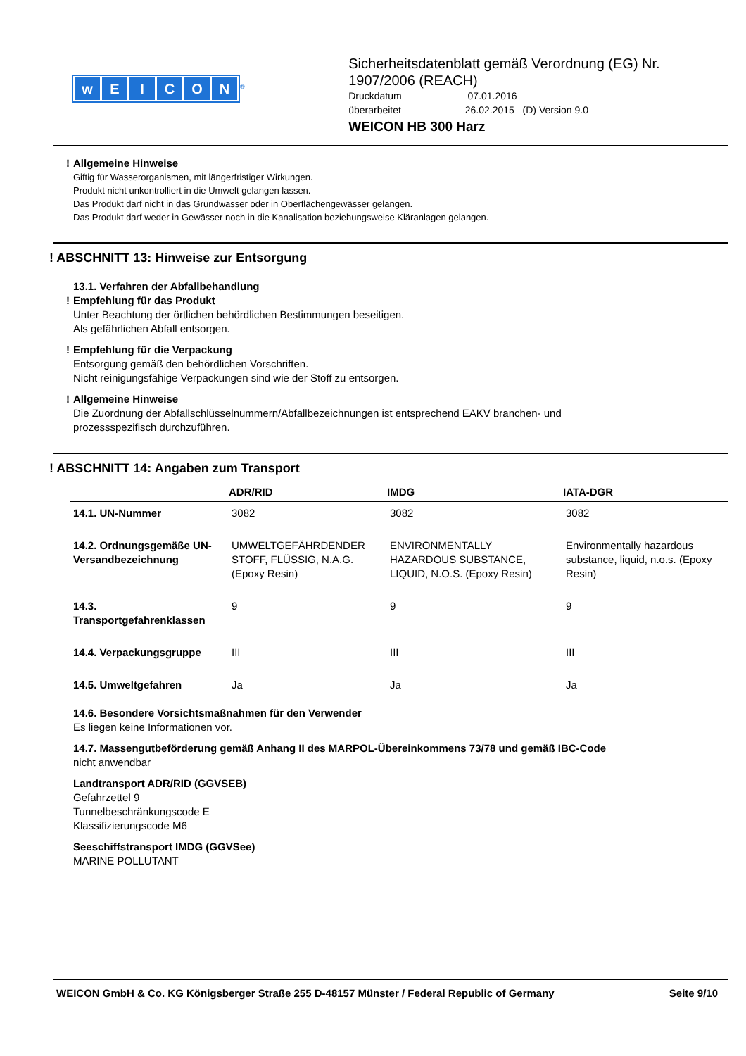wEICON
<sup>®</sup>
Sicherheitsdatenblatt gemäß Verordnung (EG) Nr. 1907/2006 (REACH)
Druckdatum 07.01.2016
überarbeitet 26.02.2015 (D) Version 9.0
WEICON HB 300 Harz
! Allgemeine Hinweise
Giftig für Wasserorganismen, mit längerfristiger Wirkungen.
Produkt nicht unkontrolliert in die Umwelt gelangen lassen.
Das Produkt darf nicht in das Grundwasser oder in Oberflächengewässer gelangen.
Das Produkt darf weder in Gewässer noch in die Kanalisation beziehungsweise Kläranlagen gelangen.
! ABSCHNITT 13: Hinweise zur Entsorgung
13.1. Verfahren der Abfallbehandlung
! Empfehlung für das Produkt
Unter Beachtung der örtlichen behördlichen Bestimmungen beseitigen.
Als gefährlichen Abfall entsorgen.
! Empfehlung für die Verpackung
Entsorgung gemäß den behördlichen Vorschriften.
Nicht reinigungsfähige Verpackungen sind wie der Stoff zu entsorgen.
! Allgemeine Hinweise
Die Zuordnung der Abfallschlüsselnummern/Abfallbezeichnungen ist entsprechend EAKV branchen- und
prozessspezifisch durchzuführen.
! ABSCHNITT 14: Angaben zum Transport
| | ADR/RID | IMDG | IATA-DGR |
| --- | --- | --- | --- |
| 14.1. UN-Nummer | 3082 | 3082 | 3082 |
| 14.2. Ordnungsgemäße UN-Versandbezeichnung | UMWELTGEFÄHRDENDER STOFF, FLÜSSIG, N.A.G. (Epoxy Resin) | ENVIRONMENTALLY HAZARDOUS SUBSTANCE, LIQUID, N.O.S. (Epoxy Resin) | Environmentally hazardous substance, liquid, n.o.s. (Epoxy Resin) |
| 14.3. Transportgefahrenklassen | 9 | 9 | 9 |
| 14.4. Verpackungsgruppe | III | III | III |
| 14.5. Umweltgefahren | Ja | Ja | Ja |
14.6. Besondere Vorsichtsmaßnahmen für den Verwender
Es liegen keine Informationen vor.
14.7. Massengutbeförderung gemäß Anhang II des MARPOL-Übereinkommens 73/78 und gemäß IBC-Code
nicht anwendbar
Landtransport ADR/RID (GGVSEB)
Gefahrzettel 9
Tunnelbeschränkungscode E
Klassifizierungscode M6
Seeschiffstransport IMDG (GGVSee)
MARINE POLLUTANT
WEICON GmbH & Co. KG Königsberger Straße 255 D-48157 Münster / Federal Republic of Germany Seite 9/10